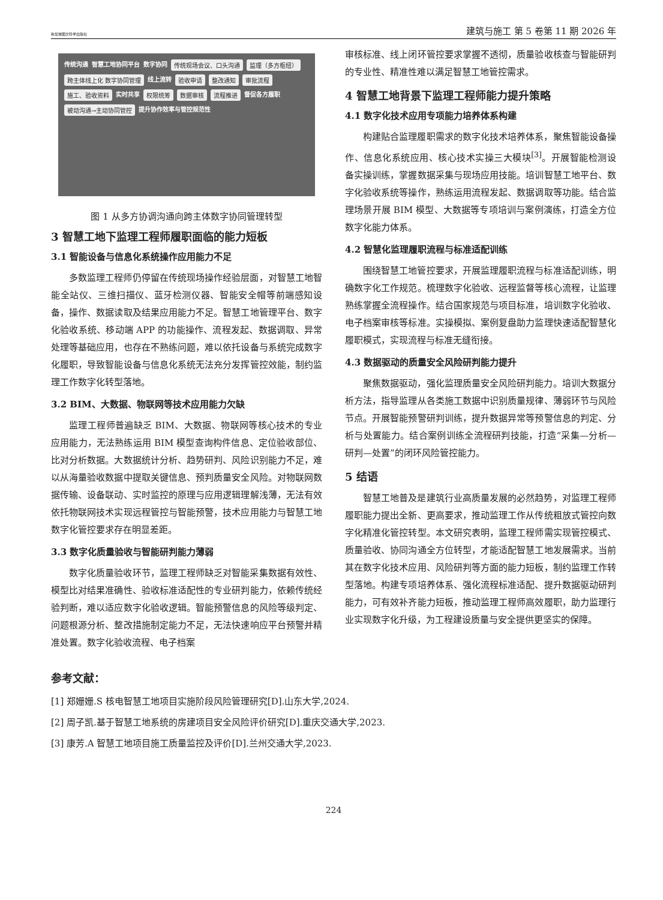新加坡图文科学出版社
建筑与施工 第 5 卷第 11 期 2026 年
传统沟通 智慧工地协同平台 数字协同 传统现场会议、口头沟通 监理（多方枢纽） 跨主体线上化 数字协同管理 线上流转 验收申请 整改通知 审批流程 施工、验收资料 实时共享 权限统筹 数据审核 流程推进 督促各方履职 被动沟通→主动协同管控 提升协作效率与管控规范性
图 1 从多方协调沟通向跨主体数字协同管理转型
3 智慧工地下监理工程师履职面临的能力短板
3.1 智能设备与信息化系统操作应用能力不足
多数监理工程师仍停留在传统现场操作经验层面，对智慧工地智能全站仪、三维扫描仪、蓝牙检测仪器、智能安全帽等前端感知设备，操作、数据读取及结果应用能力不足。智慧工地管理平台、数字化验收系统、移动端 APP 的功能操作、流程发起、数据调取、异常处理等基础应用，也存在不熟练问题，难以依托设备与系统完成数字化履职，导致智能设备与信息化系统无法充分发挥管控效能，制约监理工作数字化转型落地。
3.2 BIM、大数据、物联网等技术应用能力欠缺
监理工程师普遍缺乏 BIM、大数据、物联网等核心技术的专业应用能力，无法熟练运用 BIM 模型查询构件信息、定位验收部位、比对分析数据。大数据统计分析、趋势研判、风险识别能力不足，难以从海量验收数据中提取关键信息、预判质量安全风险。对物联网数据传输、设备联动、实时监控的原理与应用逻辑理解浅薄，无法有效依托物联网技术实现远程管控与智能预警，技术应用能力与智慧工地数字化管控要求存在明显差距。
3.3 数字化质量验收与智能研判能力薄弱
数字化质量验收环节，监理工程师缺乏对智能采集数据有效性、模型比对结果准确性、验收标准适配性的专业研判能力，依赖传统经验判断，难以适应数字化验收逻辑。智能预警信息的风险等级判定、问题根源分析、整改措施制定能力不足，无法快速响应平台预警并精准处置。数字化验收流程、电子档案
审核标准、线上闭环管控要求掌握不透彻，质量验收核查与智能研判的专业性、精准性难以满足智慧工地管控需求。
4 智慧工地背景下监理工程师能力提升策略
4.1 数字化技术应用专项能力培养体系构建
构建贴合监理履职需求的数字化技术培养体系，聚焦智能设备操作、信息化系统应用、核心技术实操三大模块<sup>[3]</sup>。开展智能检测设备实操训练，掌握数据采集与现场应用技能。培训智慧工地平台、数字化验收系统等操作，熟练运用流程发起、数据调取等功能。结合监理场景开展 BIM 模型、大数据等专项培训与案例演练，打造全方位数字化能力体系。
4.2 智慧化监理履职流程与标准适配训练
围绕智慧工地管控要求，开展监理履职流程与标准适配训练，明确数字化工作规范。梳理数字化验收、远程监督等核心流程，让监理熟练掌握全流程操作。结合国家规范与项目标准，培训数字化验收、电子档案审核等标准。实操模拟、案例复盘助力监理快速适配智慧化履职模式，实现流程与标准无缝衔接。
4.3 数据驱动的质量安全风险研判能力提升
聚焦数据驱动，强化监理质量安全风险研判能力。培训大数据分析方法，指导监理从各类施工数据中识别质量规律、薄弱环节与风险节点。开展智能预警研判训练，提升数据异常等预警信息的判定、分析与处置能力。结合案例训练全流程研判技能，打造“采集—分析—研判—处置”的闭环风险管控能力。
5 结语
智慧工地普及是建筑行业高质量发展的必然趋势，对监理工程师履职能力提出全新、更高要求，推动监理工作从传统粗放式管控向数字化精准化管控转型。本文研究表明，监理工程师需实现管控模式、质量验收、协同沟通全方位转型，才能适配智慧工地发展需求。当前其在数字化技术应用、风险研判等方面的能力短板，制约监理工作转型落地。构建专项培养体系、强化流程标准适配、提升数据驱动研判能力，可有效补齐能力短板，推动监理工程师高效履职，助力监理行业实现数字化升级，为工程建设质量与安全提供更坚实的保障。
参考文献：
[1] 郑姗姗.S 核电智慧工地项目实施阶段风险管理研究[D].山东大学,2024.
[2] 周子凯.基于智慧工地系统的房建项目安全风险评价研究[D].重庆交通大学,2023.
[3] 康芳.A 智慧工地项目施工质量监控及评价[D].兰州交通大学,2023.
224